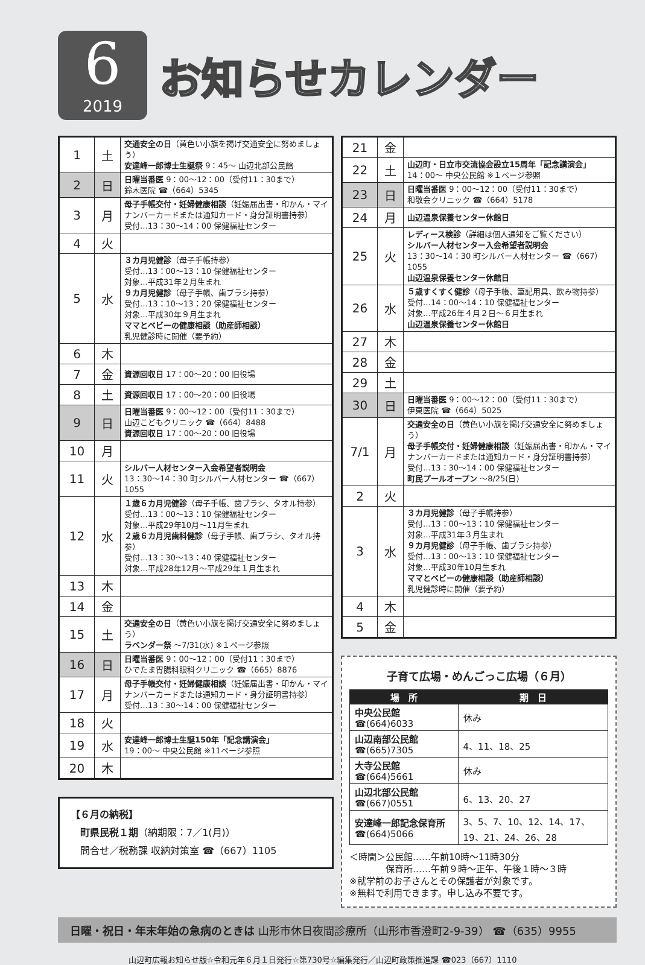6
2019
お知らせカレンダー
| 1 | 土 | 交通安全の日 （黄色い小旗を掲げ交通安全に努めましょう） 安達峰一郎博士生誕祭 9：45〜 山辺北部公民館 |
| 2 | 日 | 日曜当番医 9：00〜12：00（受付11：30まで） 鈴木医院 ☎（664）5345 |
| 3 | 月 | 母子手帳交付・妊婦健康相談 （妊娠届出書・印かん・マイナンバーカードまたは通知カード・身分証明書持参） 受付…13：30〜14：00 保健福祉センター |
| 4 | 火 | |
| 5 | 水 | ３カ月児健診 （母子手帳持参） 受付…13：00〜13：10 保健福祉センター 対象…平成31年２月生まれ ９カ月児健診 （母子手帳、歯ブラシ持参） 受付…13：10〜13：20 保健福祉センター 対象…平成30年９月生まれ ママとベビーの健康相談（助産師相談） 乳児健診時に開催（要予約） |
| 6 | 木 | |
| 7 | 金 | 資源回収日 17：00〜20：00 旧役場 |
| 8 | 土 | 資源回収日 17：00〜20：00 旧役場 |
| 9 | 日 | 日曜当番医 9：00〜12：00（受付11：30まで） 山辺こどもクリニック ☎（664）8488 資源回収日 17：00〜20：00 旧役場 |
| 10 | 月 | |
| 11 | 火 | シルバー人材センター入会希望者説明会 13：30〜14：30 町シルバー人材センター ☎（667）1055 |
| 12 | 水 | １歳６カ月児健診 （母子手帳、歯ブラシ、タオル持参） 受付…13：00〜13：10 保健福祉センター 対象…平成29年10月〜11月生まれ ２歳６カ月児歯科健診 （母子手帳、歯ブラシ、タオル持参） 受付…13：30〜13：40 保健福祉センター 対象…平成28年12月〜平成29年１月生まれ |
| 13 | 木 | |
| 14 | 金 | |
| 15 | 土 | 交通安全の日 （黄色い小旗を掲げ交通安全に努めましょう） ラベンダー祭 〜7/31(水) ※１ページ参照 |
| 16 | 日 | 日曜当番医 9：00〜12：00（受付11：30まで） ひでたま胃腸科眼科クリニック ☎（665）8876 |
| 17 | 月 | 母子手帳交付・妊婦健康相談 （妊娠届出書・印かん・マイナンバーカードまたは通知カード・身分証明書持参） 受付…13：30〜14：00 保健福祉センター |
| 18 | 火 | |
| 19 | 水 | 安達峰一郎博士生誕150年「記念講演会」 19：00〜 中央公民館 ※11ページ参照 |
| 20 | 木 | |
【６月の納税】
　町県民税１期（納期限：7／1(月)）
　問合せ／税務課 収納対策室 ☎（667）1105
| 21 | 金 | |
| 22 | 土 | 山辺町・日立市交流協会設立15周年「記念講演会」 14：00〜 中央公民館 ※１ページ参照 |
| 23 | 日 | 日曜当番医 9：00〜12：00（受付11：30まで） 和敬会クリニック ☎（664）5178 |
| 24 | 月 | 山辺温泉保養センター休館日 |
| 25 | 火 | レディース検診 （詳細は個人通知をご覧ください） シルバー人材センター入会希望者説明会 13：30〜14：30 町シルバー人材センター ☎（667）1055 山辺温泉保養センター休館日 |
| 26 | 水 | ５歳すくすく健診 （母子手帳、筆記用具、飲み物持参） 受付…14：00〜14：10 保健福祉センター 対象…平成26年４月２日〜６月生まれ 山辺温泉保養センター休館日 |
| 27 | 木 | |
| 28 | 金 | |
| 29 | 土 | |
| 30 | 日 | 日曜当番医 9：00〜12：00（受付11：30まで） 伊東医院 ☎（664）5025 |
| 7/1 | 月 | 交通安全の日 （黄色い小旗を掲げ交通安全に努めましょう） 母子手帳交付・妊婦健康相談 （妊娠届出書・印かん・マイナンバーカードまたは通知カード・身分証明書持参） 受付…13：30〜14：00 保健福祉センター 町民プールオープン 〜8/25(日) |
| 2 | 火 | |
| 3 | 水 | ３カ月児健診 （母子手帳持参） 受付…13：00〜13：10 保健福祉センター 対象…平成31年３月生まれ ９カ月児健診 （母子手帳、歯ブラシ持参） 受付…13：00〜13：10 保健福祉センター 対象…平成30年10月生まれ ママとベビーの健康相談（助産師相談） 乳児健診時に開催（要予約） |
| 4 | 木 | |
| 5 | 金 | |
子育て広場・めんごっこ広場（６月）
| 場 所 | 期 日 |
| --- | --- |
| 中央公民館 ☎(664)6033 | 休み |
| 山辺南部公民館 ☎(665)7305 | 4、11、18、25 |
| 大寺公民館 ☎(664)5661 | 休み |
| 山辺北部公民館 ☎(667)0551 | 6、13、20、27 |
| 安達峰一郎記念保育所 ☎(664)5066 | 3、5、7、10、12、14、17、19、21、24、26、28 |
＜時間＞公民館……午前10時〜11時30分
　　　　保育所……午前９時〜正午、午後１時〜３時
※就学前のお子さんとその保護者が対象です。
※無料で利用できます。申し込み不要です。
日曜・祝日・年末年始の急病のときは 山形市休日夜間診療所（山形市香澄町2-9-39） ☎（635）9955
山辺町広報お知らせ版☆令和元年６月１日発行☆第730号☆編集発行／山辺町政策推進課 ☎023（667）1110